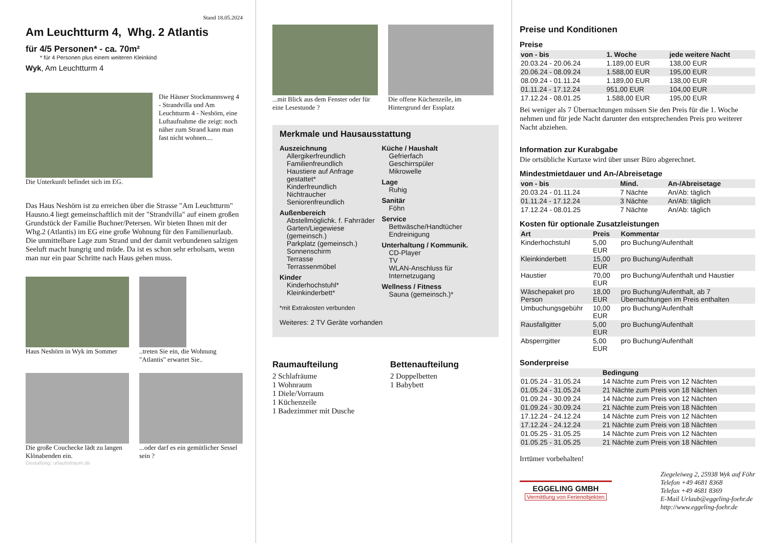Stand 18.05.2024
Am Leuchtturm 4, Whg. 2 Atlantis
für 4/5 Personen* - ca. 70m²
* für 4 Personen plus einem weiteren Kleinkind
Wyk, Am Leuchtturm 4
Die Häuser Stockmannsweg 4 - Strandvilla und Am Leuchtturm 4 - Neshörn, eine Luftaufnahme die zeigt: noch näher zum Strand kann man fast nicht wohnen....
Die Unterkunft befindet sich im EG.
Das Haus Neshörn ist zu erreichen über die Strasse "Am Leuchtturm" Hausno.4 liegt gemeinschaftlich mit der "Strandvilla" auf einem großen Grundstück der Familie Buchner/Petersen. Wir bieten Ihnen mit der Whg.2 (Atlantis) im EG eine große Wohnung für den Familienurlaub. Die unmittelbare Lage zum Strand und der damit verbundenen salzigen Seeluft macht hungrig und müde. Da ist es schon sehr erholsam, wenn man nur ein paar Schritte nach Haus gehen muss.
Haus Neshörn in Wyk im Sommer
..treten Sie ein, die Wohnung "Atlantis" erwartet Sie..
Die große Couchecke lädt zu langen Klönabenden ein.
...oder darf es ein gemütlicher Sessel sein ?
Gestaltung: urlaubstraum.de
...mit Blick aus dem Fenster oder für eine Lesestunde ?
Die offene Küchenzeile, im Hintergrund der Essplatz
Merkmale und Hausausstattung
Auszeichnung
Allergikerfreundlich
Familienfreundlich
Haustiere auf Anfrage gestattet*
Kinderfreundlich
Nichtraucher
Seniorenfreundlich
Außenbereich
Abstellmöglichk. f. Fahrräder
Garten/Liegewiese (gemeinsch.)
Parkplatz (gemeinsch.)
Sonnenschirm
Terrasse
Terrassenmöbel
Kinder
Kinderhochstuhl*
Kleinkinderbett*
Küche / Haushalt
Gefrierfach
Geschirrspüler
Mikrowelle
Lage
Ruhig
Sanitär
Föhn
Service
Bettwäsche/Handtücher
Endreinigung
Unterhaltung / Kommunik.
CD-Player
TV
WLAN-Anschluss für Internetzugang
Wellness / Fitness
Sauna (gemeinsch.)*
*mit Extrakosten verbunden
Weiteres: 2 TV Geräte vorhanden
Raumaufteilung
2 Schlafräume
1 Wohnraum
1 Diele/Vorraum
1 Küchenzeile
1 Badezimmer mit Dusche
Bettenaufteilung
2 Doppelbetten
1 Babybett
Preise und Konditionen
Preise
| von - bis | 1. Woche | jede weitere Nacht |
| --- | --- | --- |
| 20.03.24 - 20.06.24 | 1.189,00 EUR | 138,00 EUR |
| 20.06.24 - 08.09.24 | 1.588,00 EUR | 195,00 EUR |
| 08.09.24 - 01.11.24 | 1.189,00 EUR | 138,00 EUR |
| 01.11.24 - 17.12.24 | 951,00 EUR | 104,00 EUR |
| 17.12.24 - 08.01.25 | 1.588,00 EUR | 195,00 EUR |
Bei weniger als 7 Übernachtungen müssen Sie den Preis für die 1. Woche nehmen und für jede Nacht darunter den entsprechenden Preis pro weiterer Nacht abziehen.
Information zur Kurabgabe
Die ortsübliche Kurtaxe wird über unser Büro abgerechnet.
Mindestmietdauer und An-/Abreisetage
| von - bis | Mind. | An-/Abreisetage |
| --- | --- | --- |
| 20.03.24 - 01.11.24 | 7 Nächte | An/Ab: täglich |
| 01.11.24 - 17.12.24 | 3 Nächte | An/Ab: täglich |
| 17.12.24 - 08.01.25 | 7 Nächte | An/Ab: täglich |
Kosten für optionale Zusatzleistungen
| Art | Preis | Kommentar |
| --- | --- | --- |
| Kinderhochstuhl | 5,00 EUR | pro Buchung/Aufenthalt |
| Kleinkinderbett | 15,00 EUR | pro Buchung/Aufenthalt |
| Haustier | 70,00 EUR | pro Buchung/Aufenthalt und Haustier |
| Wäschepaket pro Person | 18,00 EUR | pro Buchung/Aufenthalt, ab 7 Übernachtungen im Preis enthalten |
| Umbuchungsgebühr | 10,00 EUR | pro Buchung/Aufenthalt |
| Rausfallgitter | 5,00 EUR | pro Buchung/Aufenthalt |
| Absperrgitter | 5,00 EUR | pro Buchung/Aufenthalt |
Sonderpreise
| | Bedingung |
| --- | --- |
| 01.05.24 - 31.05.24 | 14 Nächte zum Preis von 12 Nächten |
| 01.05.24 - 31.05.24 | 21 Nächte zum Preis von 18 Nächten |
| 01.09.24 - 30.09.24 | 14 Nächte zum Preis von 12 Nächten |
| 01.09.24 - 30.09.24 | 21 Nächte zum Preis von 18 Nächten |
| 17.12.24 - 24.12.24 | 14 Nächte zum Preis von 12 Nächten |
| 17.12.24 - 24.12.24 | 21 Nächte zum Preis von 18 Nächten |
| 01.05.25 - 31.05.25 | 14 Nächte zum Preis von 12 Nächten |
| 01.05.25 - 31.05.25 | 21 Nächte zum Preis von 18 Nächten |
Irrtümer vorbehalten!
EGGELING GMBH
Vermittlung von Ferienobjekten
Ziegeleiweg 2, 25938 Wyk auf Föhr
Telefon +49 4681 8368
Telefax +49 4681 8369
E-Mail Urlaub@eggeling-foehr.de
http://www.eggeling-foehr.de